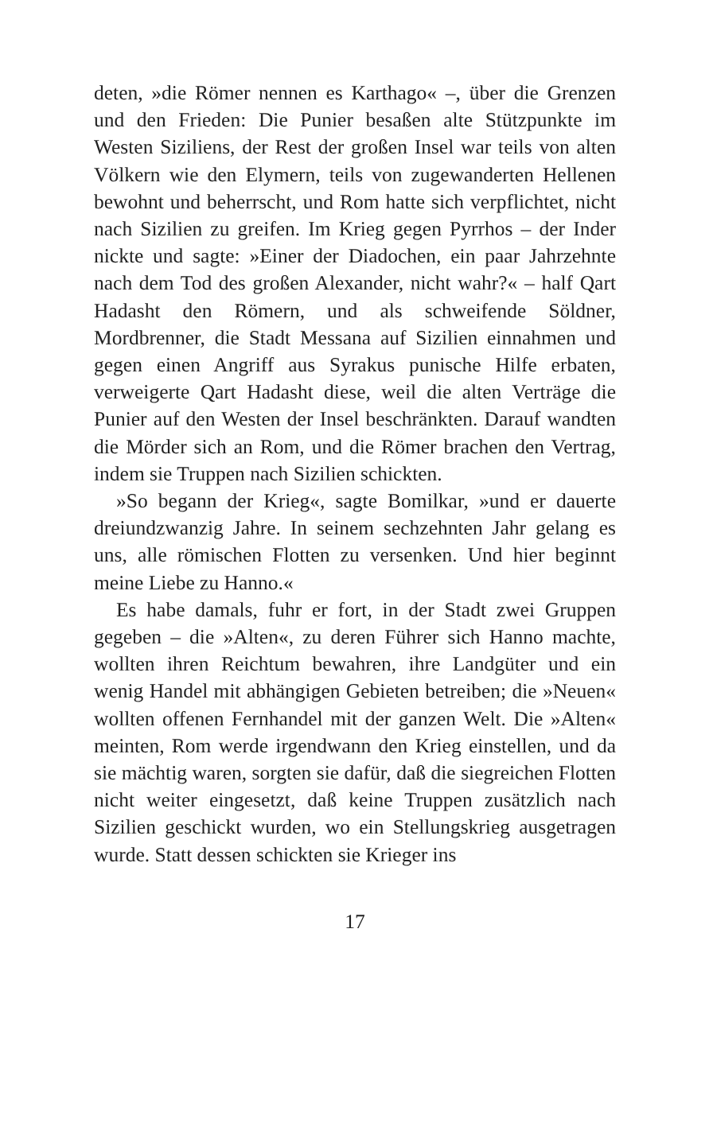deten, »die Römer nennen es Karthago« –, über die Grenzen und den Frieden: Die Punier besaßen alte Stützpunkte im Westen Siziliens, der Rest der großen Insel war teils von alten Völkern wie den Elymern, teils von zugewanderten Hellenen bewohnt und beherrscht, und Rom hatte sich verpflichtet, nicht nach Sizilien zu greifen. Im Krieg gegen Pyrrhos – der Inder nickte und sagte: »Einer der Diadochen, ein paar Jahrzehnte nach dem Tod des großen Alexander, nicht wahr?« – half Qart Hadasht den Römern, und als schweifende Söldner, Mordbrenner, die Stadt Messana auf Sizilien einnahmen und gegen einen Angriff aus Syrakus punische Hilfe erbaten, verweigerte Qart Hadasht diese, weil die alten Verträge die Punier auf den Westen der Insel beschränkten. Darauf wandten die Mörder sich an Rom, und die Römer brachen den Vertrag, indem sie Truppen nach Sizilien schickten.
»So begann der Krieg«, sagte Bomilkar, »und er dauerte dreiundzwanzig Jahre. In seinem sechzehnten Jahr gelang es uns, alle römischen Flotten zu versenken. Und hier beginnt meine Liebe zu Hanno.«
Es habe damals, fuhr er fort, in der Stadt zwei Gruppen gegeben – die »Alten«, zu deren Führer sich Hanno machte, wollten ihren Reichtum bewahren, ihre Landgüter und ein wenig Handel mit abhängigen Gebieten betreiben; die »Neuen« wollten offenen Fernhandel mit der ganzen Welt. Die »Alten« meinten, Rom werde irgendwann den Krieg einstellen, und da sie mächtig waren, sorgten sie dafür, daß die siegreichen Flotten nicht weiter eingesetzt, daß keine Truppen zusätzlich nach Sizilien geschickt wurden, wo ein Stellungskrieg ausgetragen wurde. Statt dessen schickten sie Krieger ins
17